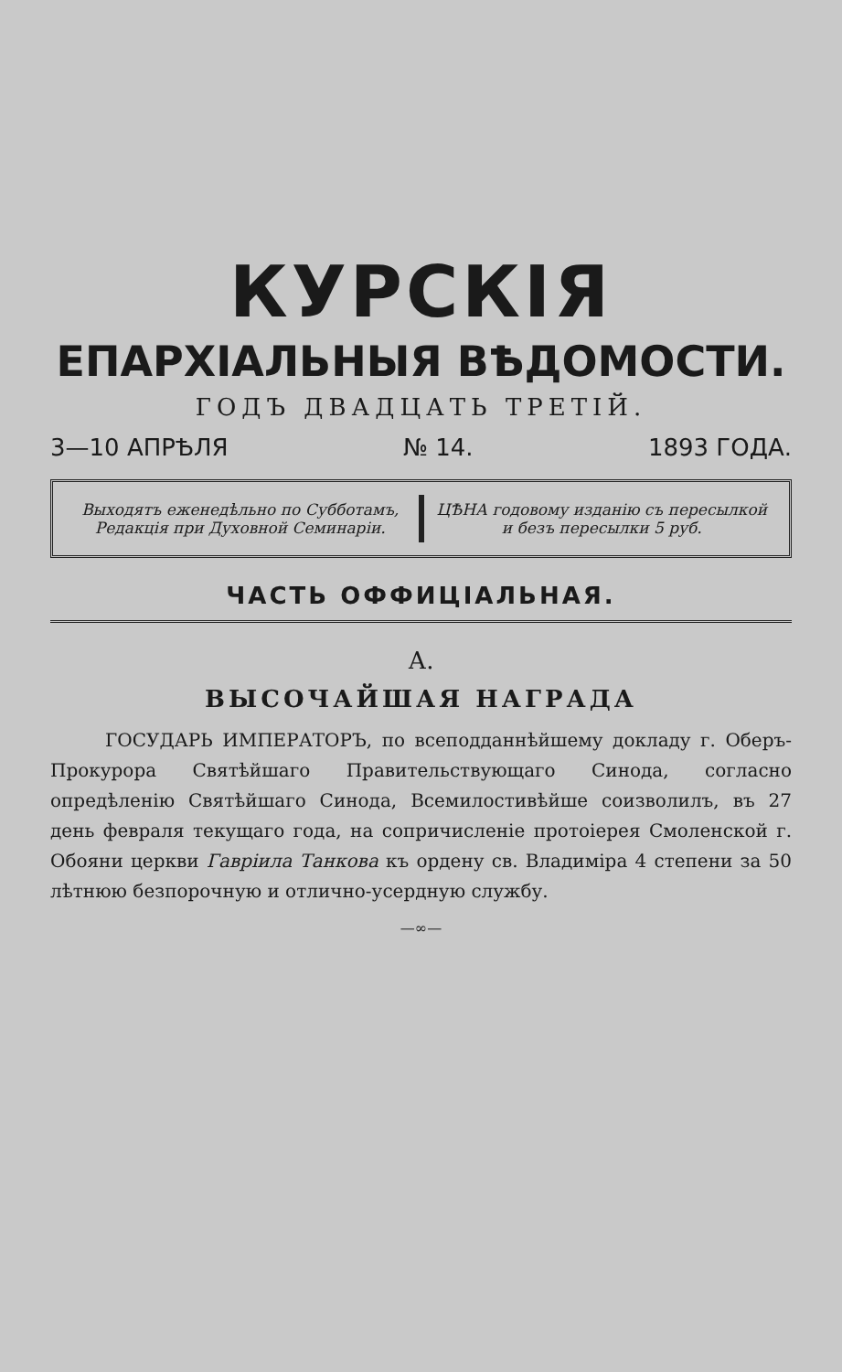КУРСКІЯ
ЕПАРХІАЛЬНЫЯ ВѢДОМОСТИ.
ГОДЪ ДВАДЦАТЬ ТРЕТІЙ.
3—10 АПРѢЛЯ № 14. 1893 ГОДА.
Выходятъ еженедѣльно по Субботамъ, Редакція при Духовной Семинаріи.
ЦѢНА годовому изданію съ пересылкой и безъ пересылки 5 руб.
ЧАСТЬ ОФФИЦІАЛЬНАЯ.
А.
ВЫСОЧАЙШАЯ НАГРАДА
ГОСУДАРЬ ИМПЕРАТОРЪ, по всеподданнѣйшему докладу г. Оберъ-Прокурора Святѣйшаго Правительствующаго Синода, согласно опредѣленію Святѣйшаго Синода, Всемилостивѣйше соизволилъ, въ 27 день февраля текущаго года, на сопричисленіе протоіерея Смоленской г. Обояни церкви Гавріила Танкова къ ордену св. Владиміра 4 степени за 50 лѣтнюю безпорочную и отлично-усердную службу.
—∞—